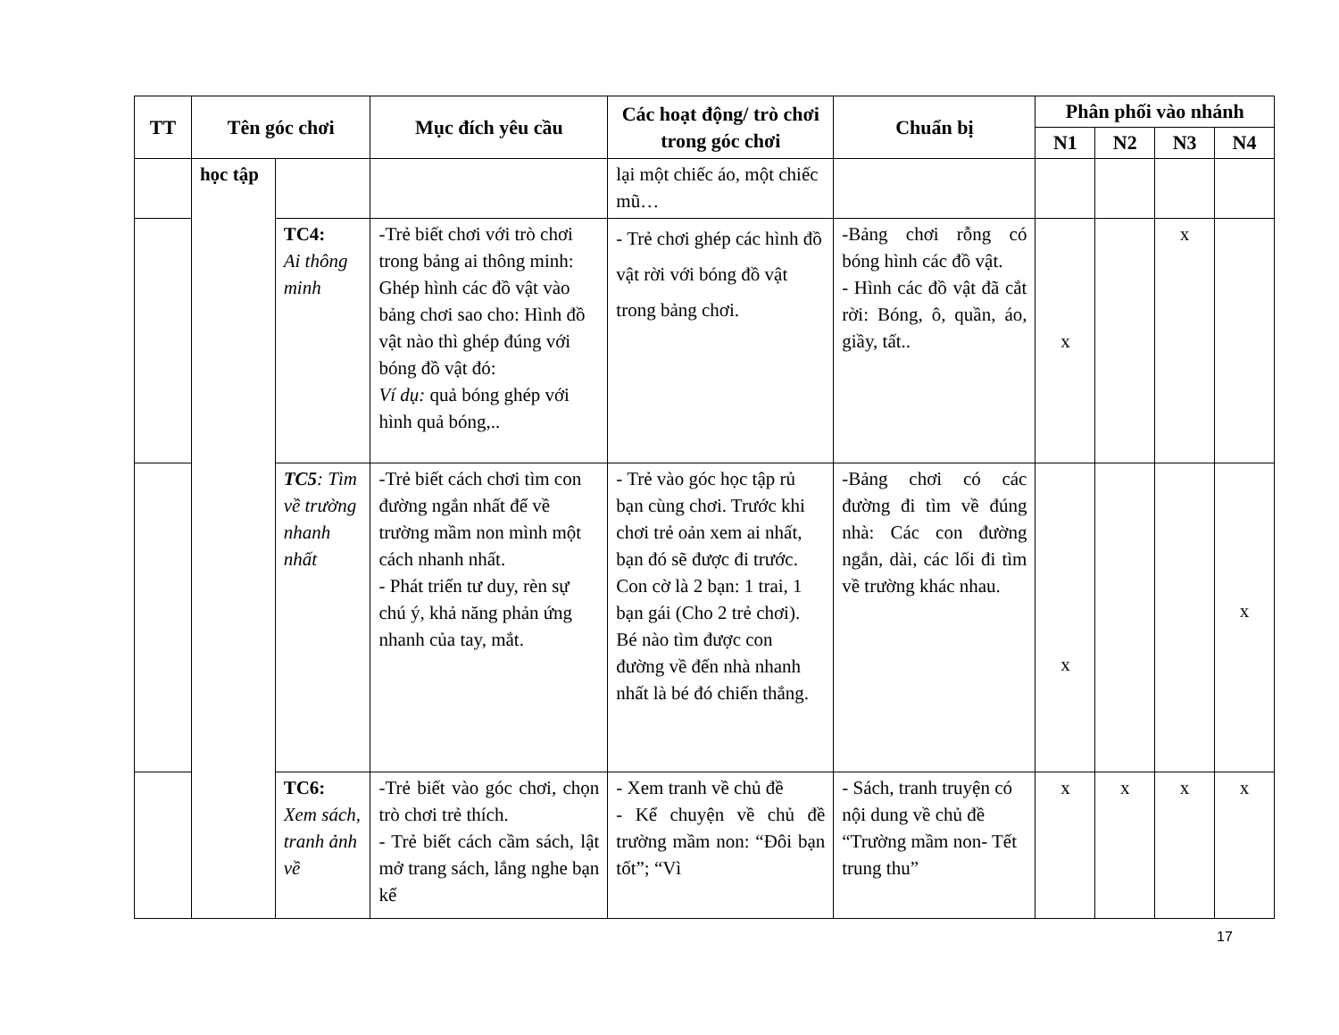| TT | Tên góc chơi | | Mục đích yêu cầu | Các hoạt động/ trò chơi trong góc chơi | Chuẩn bị | Phân phối vào nhánh | | | |
| --- | --- | --- | --- | --- | --- | --- | --- | --- | --- |
| | | | | | | N1 | N2 | N3 | N4 |
| | học tập | | | lại một chiếc áo, một chiếc mũ… | | | | | |
| | | TC4: Ai thông minh | -Trẻ biết chơi với trò chơi trong bảng ai thông minh: Ghép hình các đồ vật vào bảng chơi sao cho: Hình đồ vật nào thì ghép đúng với bóng đồ vật đó: Ví dụ: quả bóng ghép với hình quả bóng,.. | - Trẻ chơi ghép các hình đồ vật rời với bóng đồ vật trong bảng chơi. | -Bảng chơi rỗng có bóng hình các đồ vật. - Hình các đồ vật đã cắt rời: Bóng, ô, quần, áo, giầy, tất.. | x | | x | |
| | | TC5 : Tìm về trường nhanh nhất | -Trẻ biết cách chơi tìm con đường ngắn nhất để về trường mầm non mình một cách nhanh nhất. - Phát triển tư duy, rèn sự chú ý, khả năng phản ứng nhanh của tay, mắt. | - Trẻ vào góc học tập rủ bạn cùng chơi. Trước khi chơi trẻ oản xem ai nhất, bạn đó sẽ được đi trước. Con cờ là 2 bạn: 1 trai, 1 bạn gái (Cho 2 trẻ chơi). Bé nào tìm được con đường về đến nhà nhanh nhất là bé đó chiến thắng. | -Bảng chơi có các đường đi tìm về đúng nhà: Các con đường ngắn, dài, các lối đi tìm về trường khác nhau. | x | | | x |
| | | TC6: Xem sách, tranh ảnh về | -Trẻ biết vào góc chơi, chọn trò chơi trẻ thích. - Trẻ biết cách cầm sách, lật mở trang sách, lắng nghe bạn kể | - Xem tranh về chủ đề - Kể chuyện về chủ đề trường mầm non: “Đôi bạn tốt”; “Vì | - Sách, tranh truyện có nội dung về chủ đề “Trường mầm non- Tết trung thu” | x | x | x | x |
17